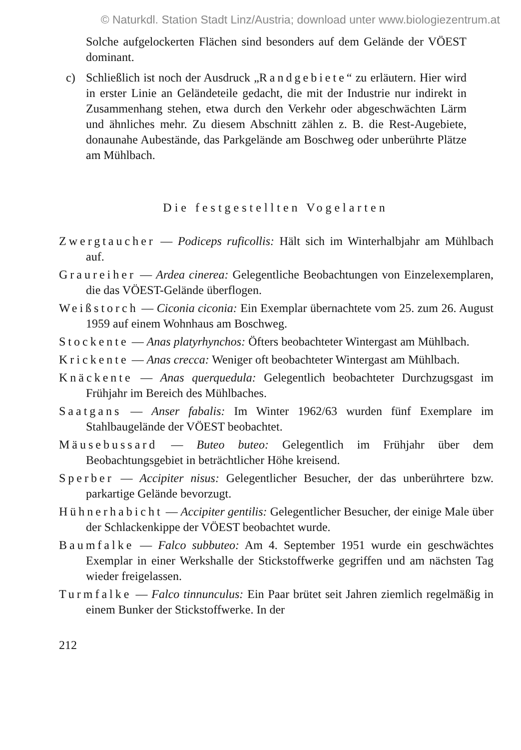© Naturkdl. Station Stadt Linz/Austria; download unter www.biologiezentrum.at
Solche aufgelockerten Flächen sind besonders auf dem Gelände der VÖEST dominant.
c) Schließlich ist noch der Ausdruck „Randgebiete“ zu erläutern. Hier wird in erster Linie an Geländeteile gedacht, die mit der Industrie nur indirekt in Zusammenhang stehen, etwa durch den Verkehr oder abgeschwächten Lärm und ähnliches mehr. Zu diesem Abschnitt zählen z. B. die Rest-Augebiete, donaunahe Aubestände, das Parkgelände am Boschweg oder unberührte Plätze am Mühlbach.
Die festgestellten Vogelarten
Zwergtaucher — Podiceps ruficollis: Hält sich im Winterhalbjahr am Mühlbach auf.
Graureiher — Ardea cinerea: Gelegentliche Beobachtungen von Einzelexemplaren, die das VÖEST-Gelände überflogen.
Weißstorch — Ciconia ciconia: Ein Exemplar übernachtete vom 25. zum 26. August 1959 auf einem Wohnhaus am Boschweg.
Stockente — Anas platyrhynchos: Öfters beobachteter Wintergast am Mühlbach.
Krickente — Anas crecca: Weniger oft beobachteter Wintergast am Mühlbach.
Knäckente — Anas querquedula: Gelegentlich beobachteter Durchzugsgast im Frühjahr im Bereich des Mühlbaches.
Saatgans — Anser fabalis: Im Winter 1962/63 wurden fünf Exemplare im Stahlbaugelände der VÖEST beobachtet.
Mäusebussard — Buteo buteo: Gelegentlich im Frühjahr über dem Beobachtungsgebiet in beträchtlicher Höhe kreisend.
Sperber — Accipiter nisus: Gelegentlicher Besucher, der das unberührtere bzw. parkartige Gelände bevorzugt.
Hühnerhabicht — Accipiter gentilis: Gelegentlicher Besucher, der einige Male über der Schlackenkippe der VÖEST beobachtet wurde.
Baumfalke — Falco subbuteo: Am 4. September 1951 wurde ein geschwächtes Exemplar in einer Werkshalle der Stickstoffwerke gegriffen und am nächsten Tag wieder freigelassen.
Turmfalke — Falco tinnunculus: Ein Paar brütet seit Jahren ziemlich regelmäßig in einem Bunker der Stickstoffwerke. In der
212